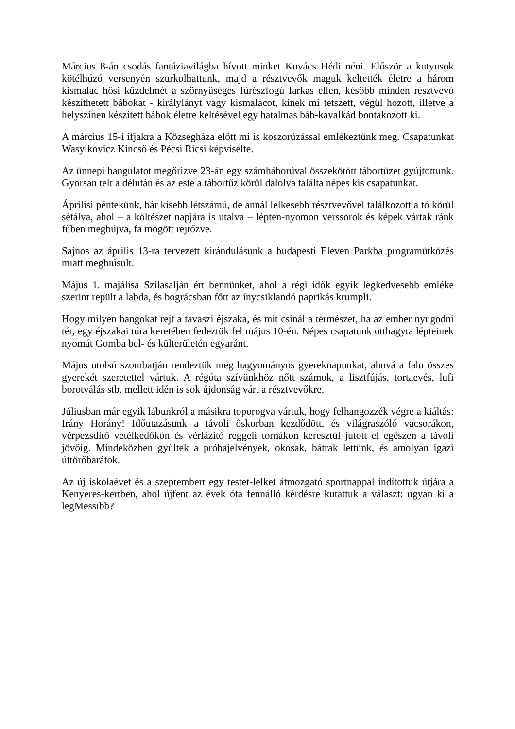Március 8-án csodás fantáziavilágba hívott minket Kovács Hédi néni. Először a kutyusok kötélhúzó versenyén szurkolhattunk, majd a résztvevők maguk keltették életre a három kismalac hősi küzdelmét a szörnyűséges fűrészfogú farkas ellen, később minden résztvevő készíthetett bábokat - királylányt vagy kismalacot, kinek mi tetszett, végül hozott, illetve a helyszínen készített bábok életre keltésével egy hatalmas báb-kavalkád bontakozott ki.
A március 15-i ifjakra a Községháza előtt mi is koszorúzással emlékeztünk meg. Csapatunkat Wasylkovicz Kincső és Pécsi Ricsi képviselte.
Az ünnepi hangulatot megőrizve 23-án egy számháborúval összekötött tábortüzet gyújtottunk. Gyorsan telt a délután és az este a tábortűz körül dalolva találta népes kis csapatunkat.
Áprilisi péntekünk, bár kisebb létszámú, de annál lelkesebb résztvevővel találkozott a tó körül sétálva, ahol – a költészet napjára is utalva – lépten-nyomon verssorok és képek vártak ránk fűben megbújva, fa mögött rejtőzve.
Sajnos az április 13-ra tervezett kirándulásunk a budapesti Eleven Parkba programütközés miatt meghiúsult.
Május 1. majálisa Szilasalján ért bennünket, ahol a régi idők egyik legkedvesebb emléke szerint repült a labda, és bográcsban főtt az ínycsiklandó paprikás krumpli.
Hogy milyen hangokat rejt a tavaszi éjszaka, és mit csinál a természet, ha az ember nyugodni tér, egy éjszakai túra keretében fedeztük fel május 10-én. Népes csapatunk otthagyta lépteinek nyomát Gomba bel- és külterületén egyaránt.
Május utolsó szombatján rendeztük meg hagyományos gyereknapunkat, ahová a falu összes gyerekét szeretettel vártuk. A régóta szívünkhöz nőtt számok, a lisztfújás, tortaevés, lufi borotválás stb. mellett idén is sok újdonság várt a résztvevőkre.
Júliusban már egyik lábunkról a másikra toporogva vártuk, hogy felhangozzék végre a kiáltás: Irány Horány! Időutazásunk a távoli őskorban kezdődött, és világraszóló vacsorákon, vérpezsdítő vetélkedőkön és vérlázító reggeli tornákon keresztül jutott el egészen a távoli jövőig. Mindeközben gyűltek a próbajelvények, okosak, bátrak lettünk, és amolyan igazi úttörőbarátok.
Az új iskolaévet és a szeptembert egy testet-lelket átmozgató sportnappal indítottuk útjára a Kenyeres-kertben, ahol újfent az évek óta fennálló kérdésre kutattuk a választ: ugyan ki a legMessibb?